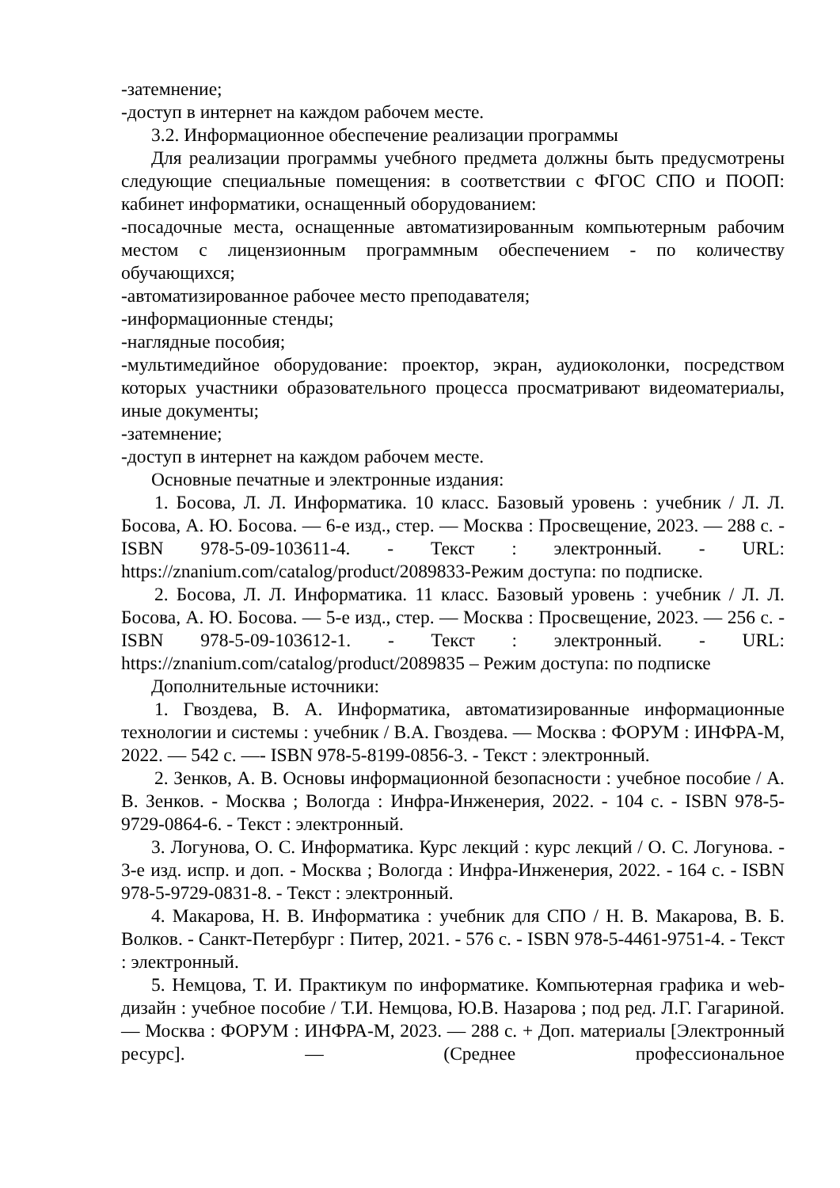-затемнение;
-доступ в интернет на каждом рабочем месте.
3.2. Информационное обеспечение реализации программы
Для реализации программы учебного предмета должны быть предусмотрены следующие специальные помещения: в соответствии с ФГОС СПО и ПООП: кабинет информатики, оснащенный оборудованием:
-посадочные места, оснащенные автоматизированным компьютерным рабочим местом с лицензионным программным обеспечением - по количеству обучающихся;
-автоматизированное рабочее место преподавателя;
-информационные стенды;
-наглядные пособия;
-мультимедийное оборудование: проектор, экран, аудиоколонки, посредством которых участники образовательного процесса просматривают видеоматериалы, иные документы;
-затемнение;
-доступ в интернет на каждом рабочем месте.
Основные печатные и электронные издания:
1. Босова, Л. Л. Информатика. 10 класс. Базовый уровень : учебник / Л. Л. Босова, А. Ю. Босова. — 6-е изд., стер. — Москва : Просвещение, 2023. — 288 с. - ISBN 978-5-09-103611-4. - Текст : электронный. - URL: https://znanium.com/catalog/product/2089833-Режим доступа: по подписке.
2. Босова, Л. Л. Информатика. 11 класс. Базовый уровень : учебник / Л. Л. Босова, А. Ю. Босова. — 5-е изд., стер. — Москва : Просвещение, 2023. — 256 с. - ISBN 978-5-09-103612-1. - Текст : электронный. - URL: https://znanium.com/catalog/product/2089835 – Режим доступа: по подписке
Дополнительные источники:
1. Гвоздева, В. А. Информатика, автоматизированные информационные технологии и системы : учебник / В.А. Гвоздева. — Москва : ФОРУМ : ИНФРА-М, 2022. — 542 с. —- ISBN 978-5-8199-0856-3. - Текст : электронный.
2. Зенков, А. В. Основы информационной безопасности : учебное пособие / А. В. Зенков. - Москва ; Вологда : Инфра-Инженерия, 2022. - 104 с. - ISBN 978-5-9729-0864-6. - Текст : электронный.
3. Логунова, О. С. Информатика. Курс лекций : курс лекций / О. С. Логунова. - 3-е изд. испр. и доп. - Москва ; Вологда : Инфра-Инженерия, 2022. - 164 с. - ISBN 978-5-9729-0831-8. - Текст : электронный.
4. Макарова, Н. В. Информатика : учебник для СПО / Н. В. Макарова, В. Б. Волков. - Санкт-Петербург : Питер, 2021. - 576 с. - ISBN 978-5-4461-9751-4. - Текст : электронный.
5. Немцова, Т. И. Практикум по информатике. Компьютерная графика и web-дизайн : учебное пособие / Т.И. Немцова, Ю.В. Назарова ; под ред. Л.Г. Гагариной. — Москва : ФОРУМ : ИНФРА-М, 2023. — 288 с. + Доп. материалы [Электронный ресурс]. — (Среднее профессиональное